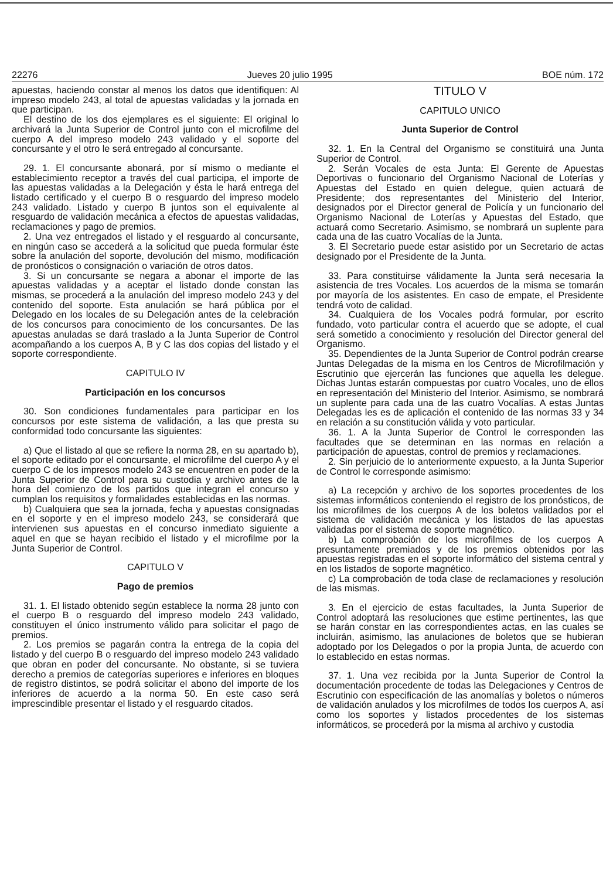22276 Jueves 20 julio 1995 BOE núm. 172
apuestas, haciendo constar al menos los datos que identifiquen: Al impreso modelo 243, al total de apuestas validadas y la jornada en que participan.
El destino de los dos ejemplares es el siguiente: El original lo archivará la Junta Superior de Control junto con el microfilme del cuerpo A del impreso modelo 243 validado y el soporte del concursante y el otro le será entregado al concursante.
29. 1. El concursante abonará, por sí mismo o mediante el establecimiento receptor a través del cual participa, el importe de las apuestas validadas a la Delegación y ésta le hará entrega del listado certificado y el cuerpo B o resguardo del impreso modelo 243 validado. Listado y cuerpo B juntos son el equivalente al resguardo de validación mecánica a efectos de apuestas validadas, reclamaciones y pago de premios.
2. Una vez entregados el listado y el resguardo al concursante, en ningún caso se accederá a la solicitud que pueda formular éste sobre la anulación del soporte, devolución del mismo, modificación de pronósticos o consignación o variación de otros datos.
3. Si un concursante se negara a abonar el importe de las apuestas validadas y a aceptar el listado donde constan las mismas, se procederá a la anulación del impreso modelo 243 y del contenido del soporte. Esta anulación se hará pública por el Delegado en los locales de su Delegación antes de la celebración de los concursos para conocimiento de los concursantes. De las apuestas anuladas se dará traslado a la Junta Superior de Control acompañando a los cuerpos A, B y C las dos copias del listado y el soporte correspondiente.
CAPITULO IV
Participación en los concursos
30. Son condiciones fundamentales para participar en los concursos por este sistema de validación, a las que presta su conformidad todo concursante las siguientes:
a) Que el listado al que se refiere la norma 28, en su apartado b), el soporte editado por el concursante, el microfilme del cuerpo A y el cuerpo C de los impresos modelo 243 se encuentren en poder de la Junta Superior de Control para su custodia y archivo antes de la hora del comienzo de los partidos que integran el concurso y cumplan los requisitos y formalidades establecidas en las normas.
b) Cualquiera que sea la jornada, fecha y apuestas consignadas en el soporte y en el impreso modelo 243, se considerará que intervienen sus apuestas en el concurso inmediato siguiente a aquel en que se hayan recibido el listado y el microfilme por la Junta Superior de Control.
CAPITULO V
Pago de premios
31. 1. El listado obtenido según establece la norma 28 junto con el cuerpo B o resguardo del impreso modelo 243 validado, constituyen el único instrumento válido para solicitar el pago de premios.
2. Los premios se pagarán contra la entrega de la copia del listado y del cuerpo B o resguardo del impreso modelo 243 validado que obran en poder del concursante. No obstante, si se tuviera derecho a premios de categorías superiores e inferiores en bloques de registro distintos, se podrá solicitar el abono del importe de los inferiores de acuerdo a la norma 50. En este caso será imprescindible presentar el listado y el resguardo citados.
TITULO V
CAPITULO UNICO
Junta Superior de Control
32. 1. En la Central del Organismo se constituirá una Junta Superior de Control.
2. Serán Vocales de esta Junta: El Gerente de Apuestas Deportivas o funcionario del Organismo Nacional de Loterías y Apuestas del Estado en quien delegue, quien actuará de Presidente; dos representantes del Ministerio del Interior, designados por el Director general de Policía y un funcionario del Organismo Nacional de Loterías y Apuestas del Estado, que actuará como Secretario. Asimismo, se nombrará un suplente para cada una de las cuatro Vocalías de la Junta.
3. El Secretario puede estar asistido por un Secretario de actas designado por el Presidente de la Junta.
33. Para constituirse válidamente la Junta será necesaria la asistencia de tres Vocales. Los acuerdos de la misma se tomarán por mayoría de los asistentes. En caso de empate, el Presidente tendrá voto de calidad.
34. Cualquiera de los Vocales podrá formular, por escrito fundado, voto particular contra el acuerdo que se adopte, el cual será sometido a conocimiento y resolución del Director general del Organismo.
35. Dependientes de la Junta Superior de Control podrán crearse Juntas Delegadas de la misma en los Centros de Microfilmación y Escrutinio que ejercerán las funciones que aquella les delegue. Dichas Juntas estarán compuestas por cuatro Vocales, uno de ellos en representación del Ministerio del Interior. Asimismo, se nombrará un suplente para cada una de las cuatro Vocalías. A estas Juntas Delegadas les es de aplicación el contenido de las normas 33 y 34 en relación a su constitución válida y voto particular.
36. 1. A la Junta Superior de Control le corresponden las facultades que se determinan en las normas en relación a participación de apuestas, control de premios y reclamaciones.
2. Sin perjuicio de lo anteriormente expuesto, a la Junta Superior de Control le corresponde asimismo:
a) La recepción y archivo de los soportes procedentes de los sistemas informáticos conteniendo el registro de los pronósticos, de los microfilmes de los cuerpos A de los boletos validados por el sistema de validación mecánica y los listados de las apuestas validadas por el sistema de soporte magnético.
b) La comprobación de los microfilmes de los cuerpos A presuntamente premiados y de los premios obtenidos por las apuestas registradas en el soporte informático del sistema central y en los listados de soporte magnético.
c) La comprobación de toda clase de reclamaciones y resolución de las mismas.
3. En el ejercicio de estas facultades, la Junta Superior de Control adoptará las resoluciones que estime pertinentes, las que se harán constar en las correspondientes actas, en las cuales se incluirán, asimismo, las anulaciones de boletos que se hubieran adoptado por los Delegados o por la propia Junta, de acuerdo con lo establecido en estas normas.
37. 1. Una vez recibida por la Junta Superior de Control la documentación procedente de todas las Delegaciones y Centros de Escrutinio con especificación de las anomalías y boletos o números de validación anulados y los microfilmes de todos los cuerpos A, así como los soportes y listados procedentes de los sistemas informáticos, se procederá por la misma al archivo y custodia